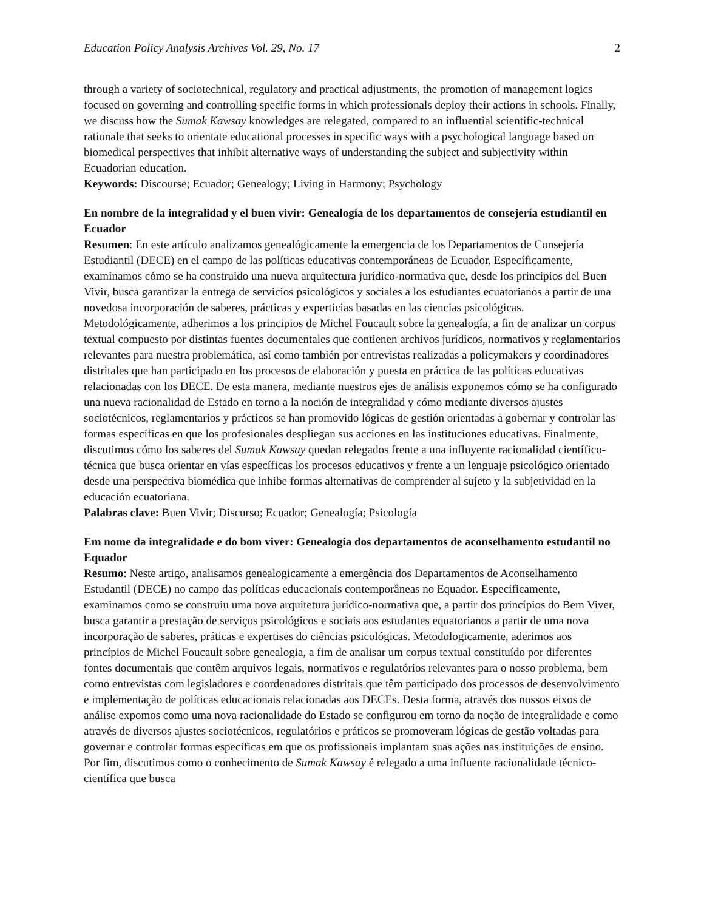Education Policy Analysis Archives Vol. 29, No. 17 2
through a variety of sociotechnical, regulatory and practical adjustments, the promotion of management logics focused on governing and controlling specific forms in which professionals deploy their actions in schools. Finally, we discuss how the Sumak Kawsay knowledges are relegated, compared to an influential scientific-technical rationale that seeks to orientate educational processes in specific ways with a psychological language based on biomedical perspectives that inhibit alternative ways of understanding the subject and subjectivity within Ecuadorian education.
Keywords: Discourse; Ecuador; Genealogy; Living in Harmony; Psychology
En nombre de la integralidad y el buen vivir: Genealogía de los departamentos de consejería estudiantil en Ecuador
Resumen: En este artículo analizamos genealógicamente la emergencia de los Departamentos de Consejería Estudiantil (DECE) en el campo de las políticas educativas contemporáneas de Ecuador. Específicamente, examinamos cómo se ha construido una nueva arquitectura jurídico-normativa que, desde los principios del Buen Vivir, busca garantizar la entrega de servicios psicológicos y sociales a los estudiantes ecuatorianos a partir de una novedosa incorporación de saberes, prácticas y experticias basadas en las ciencias psicológicas. Metodológicamente, adherimos a los principios de Michel Foucault sobre la genealogía, a fin de analizar un corpus textual compuesto por distintas fuentes documentales que contienen archivos jurídicos, normativos y reglamentarios relevantes para nuestra problemática, así como también por entrevistas realizadas a policymakers y coordinadores distritales que han participado en los procesos de elaboración y puesta en práctica de las políticas educativas relacionadas con los DECE. De esta manera, mediante nuestros ejes de análisis exponemos cómo se ha configurado una nueva racionalidad de Estado en torno a la noción de integralidad y cómo mediante diversos ajustes sociotécnicos, reglamentarios y prácticos se han promovido lógicas de gestión orientadas a gobernar y controlar las formas específicas en que los profesionales despliegan sus acciones en las instituciones educativas. Finalmente, discutimos cómo los saberes del Sumak Kawsay quedan relegados frente a una influyente racionalidad científico-técnica que busca orientar en vías específicas los procesos educativos y frente a un lenguaje psicológico orientado desde una perspectiva biomédica que inhibe formas alternativas de comprender al sujeto y la subjetividad en la educación ecuatoriana.
Palabras clave: Buen Vivir; Discurso; Ecuador; Genealogía; Psicología
Em nome da integralidade e do bom viver: Genealogia dos departamentos de aconselhamento estudantil no Equador
Resumo: Neste artigo, analisamos genealogicamente a emergência dos Departamentos de Aconselhamento Estudantil (DECE) no campo das políticas educacionais contemporâneas no Equador. Especificamente, examinamos como se construiu uma nova arquitetura jurídico-normativa que, a partir dos princípios do Bem Viver, busca garantir a prestação de serviços psicológicos e sociais aos estudantes equatorianos a partir de uma nova incorporação de saberes, práticas e expertises do ciências psicológicas. Metodologicamente, aderimos aos princípios de Michel Foucault sobre genealogia, a fim de analisar um corpus textual constituído por diferentes fontes documentais que contêm arquivos legais, normativos e regulatórios relevantes para o nosso problema, bem como entrevistas com legisladores e coordenadores distritais que têm participado dos processos de desenvolvimento e implementação de políticas educacionais relacionadas aos DECEs. Desta forma, através dos nossos eixos de análise expomos como uma nova racionalidade do Estado se configurou em torno da noção de integralidade e como através de diversos ajustes sociotécnicos, regulatórios e práticos se promoveram lógicas de gestão voltadas para governar e controlar formas específicas em que os profissionais implantam suas ações nas instituições de ensino. Por fim, discutimos como o conhecimento de Sumak Kawsay é relegado a uma influente racionalidade técnico-científica que busca